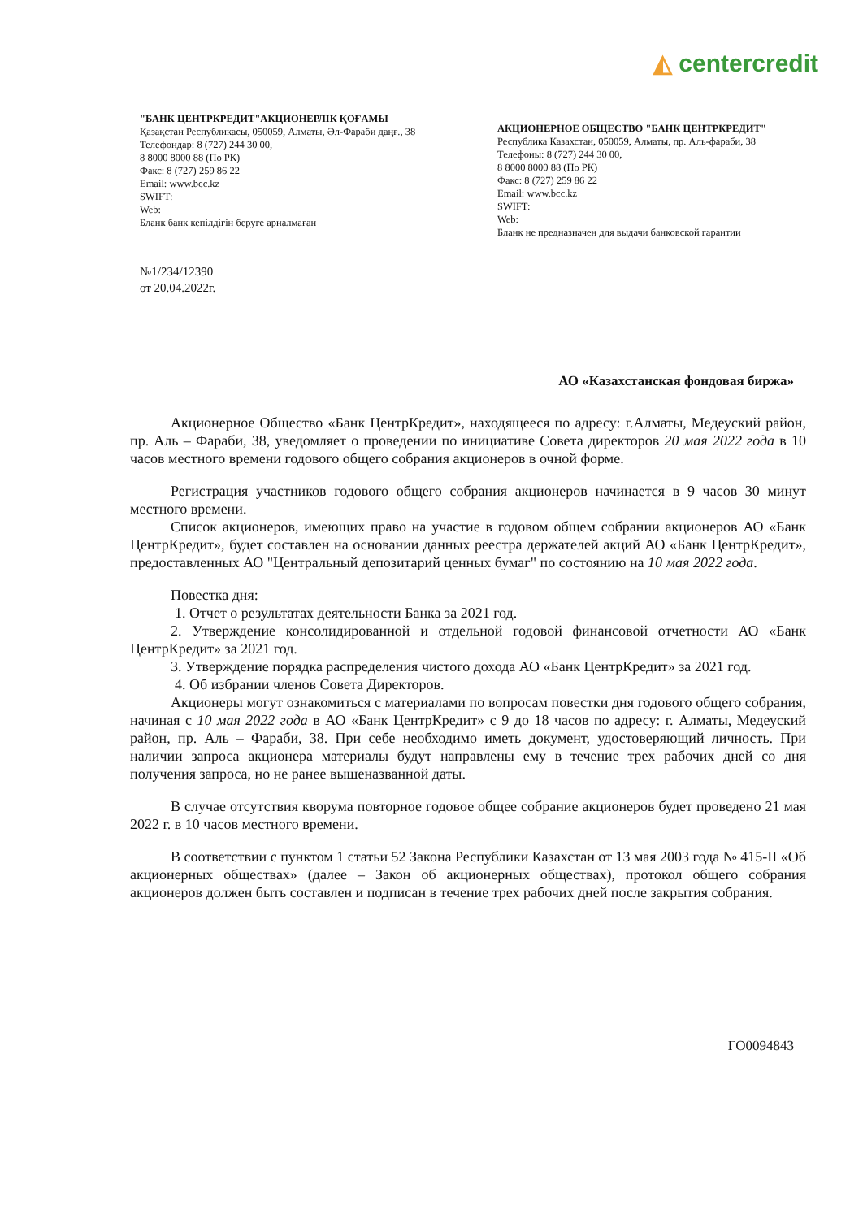◭ centercredit
"БАНК ЦЕНТРКРЕДИТ"АКЦИОНЕРЛІК ҚОҒАМЫ
Қазақстан Республикасы, 050059, Алматы, Әл-Фараби даңғ., 38
Телефондар: 8 (727) 244 30 00,
8 8000 8000 88 (По РК)
Факс: 8 (727) 259 86 22
Email: www.bcc.kz
SWIFT:
Web:
Бланк банк кепілдігін беруге арналмаған
АКЦИОНЕРНОЕ ОБЩЕСТВО "БАНК ЦЕНТРКРЕДИТ"
Республика Казахстан, 050059, Алматы, пр. Аль-фараби, 38
Телефоны: 8 (727) 244 30 00,
8 8000 8000 88 (По РК)
Факс: 8 (727) 259 86 22
Email: www.bcc.kz
SWIFT:
Web:
Бланк не предназначен для выдачи банковской гарантии
№1/234/12390
от 20.04.2022г.
АО «Казахстанская фондовая биржа»
Акционерное Общество «Банк ЦентрКредит», находящееся по адресу: г.Алматы, Медеуский район, пр. Аль – Фараби, 38, уведомляет о проведении по инициативе Совета директоров 20 мая 2022 года в 10 часов местного времени годового общего собрания акционеров в очной форме.
Регистрация участников годового общего собрания акционеров начинается в 9 часов 30 минут местного времени.
Список акционеров, имеющих право на участие в годовом общем собрании акционеров АО «Банк ЦентрКредит», будет составлен на основании данных реестра держателей акций АО «Банк ЦентрКредит», предоставленных АО "Центральный депозитарий ценных бумаг" по состоянию на 10 мая 2022 года.
Повестка дня:
1. Отчет о результатах деятельности Банка за 2021 год.
2. Утверждение консолидированной и отдельной годовой финансовой отчетности АО «Банк ЦентрКредит» за 2021 год.
3. Утверждение порядка распределения чистого дохода АО «Банк ЦентрКредит» за 2021 год.
4. Об избрании членов Совета Директоров.
Акционеры могут ознакомиться с материалами по вопросам повестки дня годового общего собрания, начиная с 10 мая 2022 года в АО «Банк ЦентрКредит» с 9 до 18 часов по адресу: г. Алматы, Медеуский район, пр. Аль – Фараби, 38. При себе необходимо иметь документ, удостоверяющий личность. При наличии запроса акционера материалы будут направлены ему в течение трех рабочих дней со дня получения запроса, но не ранее вышеназванной даты.
В случае отсутствия кворума повторное годовое общее собрание акционеров будет проведено 21 мая 2022 г. в 10 часов местного времени.
В соответствии с пунктом 1 статьи 52 Закона Республики Казахстан от 13 мая 2003 года № 415-II «Об акционерных обществах» (далее – Закон об акционерных обществах), протокол общего собрания акционеров должен быть составлен и подписан в течение трех рабочих дней после закрытия собрания.
ГО0094843